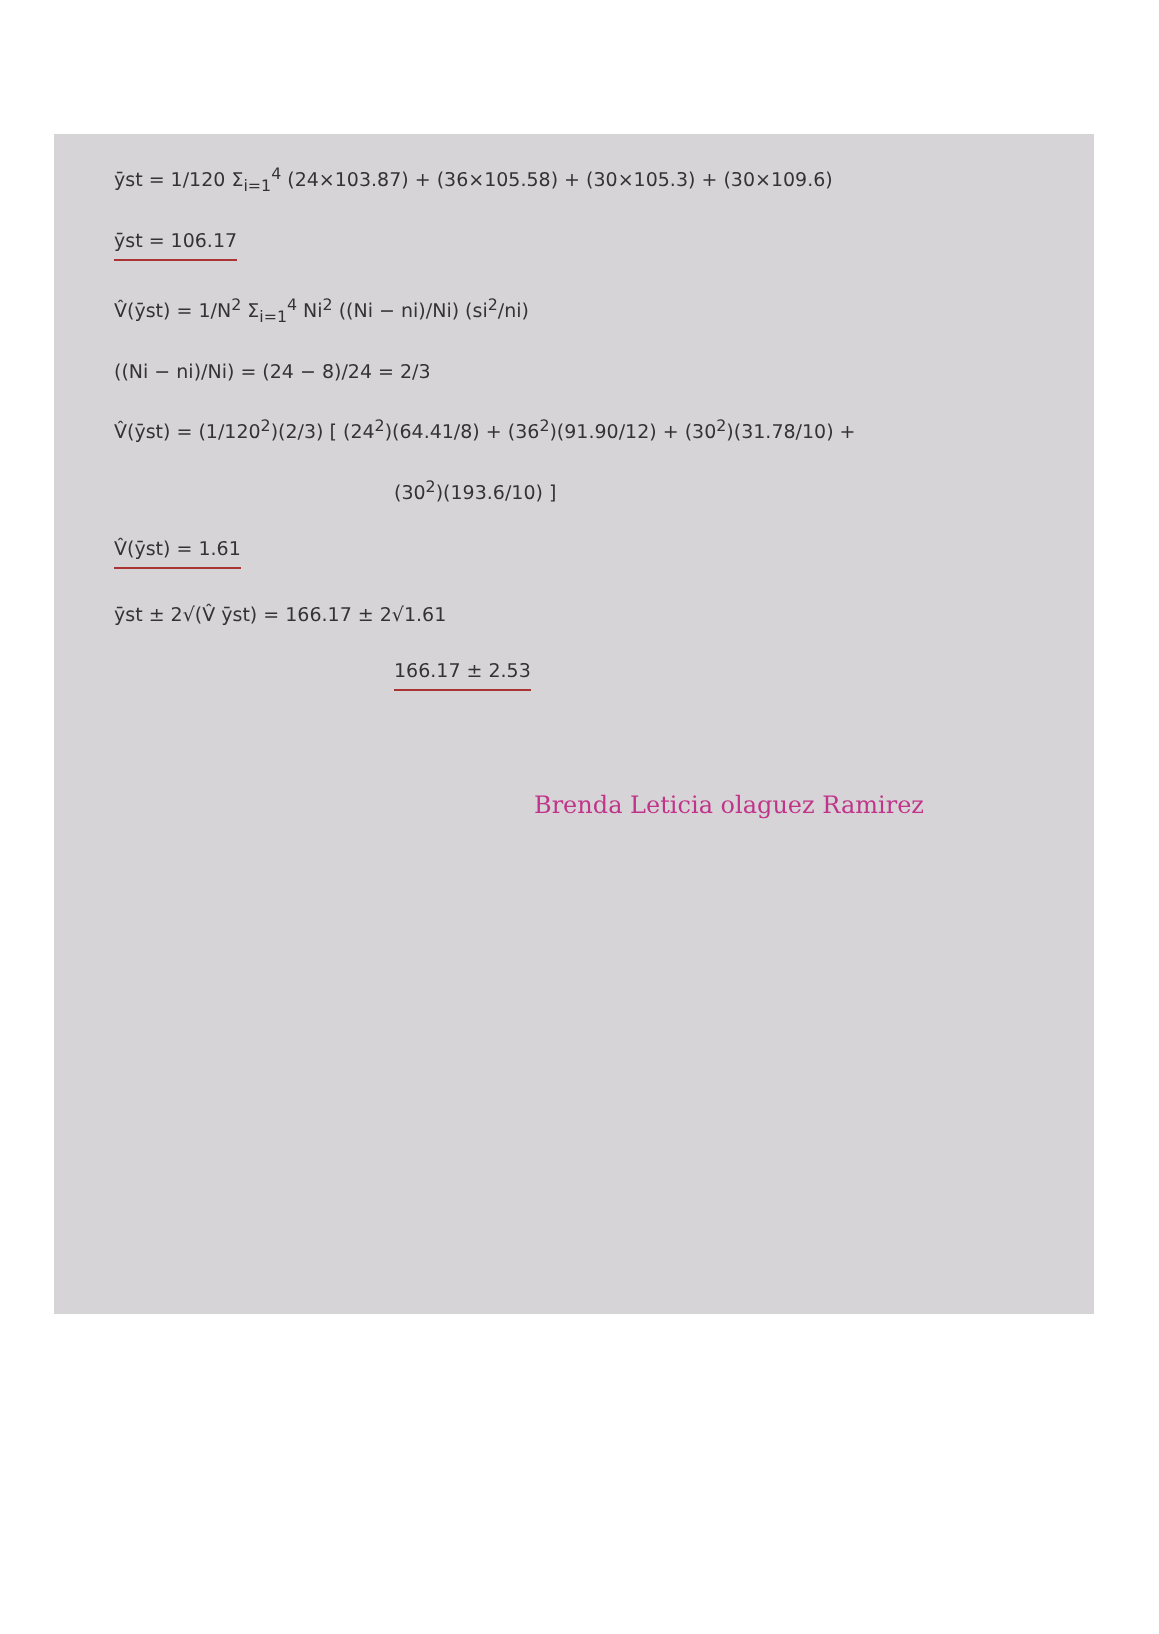ȳst = 1/120 Σ<sub>i=1</sub><sup>4</sup> (24×103.87) + (36×105.58) + (30×105.3) + (30×109.6)
ȳst = 106.17
V̂(ȳst) = 1/N<sup>2</sup> Σ<sub>i=1</sub><sup>4</sup> Ni<sup>2</sup> ((Ni − ni)/Ni) (si<sup>2</sup>/ni)
((Ni − ni)/Ni) = (24 − 8)/24 = 2/3
V̂(ȳst) = (1/120<sup>2</sup>)(2/3) [ (24<sup>2</sup>)(64.41/8) + (36<sup>2</sup>)(91.90/12) + (30<sup>2</sup>)(31.78/10) +
(30<sup>2</sup>)(193.6/10) ]
V̂(ȳst) = 1.61
ȳst ± 2√(V̂ ȳst) = 166.17 ± 2√1.61
166.17 ± 2.53
Brenda Leticia olaguez Ramirez